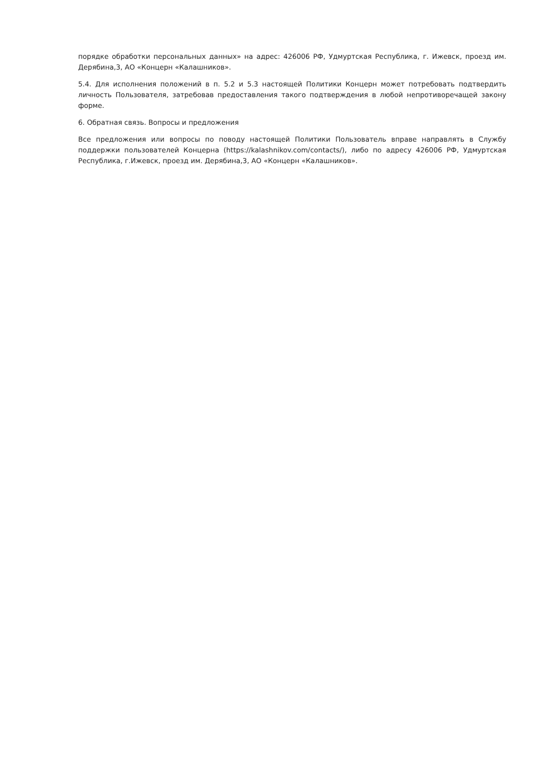порядке обработки персональных данных» на адрес: 426006 РФ, Удмуртская Республика, г. Ижевск, проезд им. Дерябина,3, АО «Концерн «Калашников».
5.4. Для исполнения положений в п. 5.2 и 5.3 настоящей Политики Концерн может потребовать подтвердить личность Пользователя, затребовав предоставления такого подтверждения в любой непротиворечащей закону форме.
6. Обратная связь. Вопросы и предложения
Все предложения или вопросы по поводу настоящей Политики Пользователь вправе направлять в Службу поддержки пользователей Концерна (https://kalashnikov.com/contacts/), либо по адресу 426006 РФ, Удмуртская Республика, г.Ижевск, проезд им. Дерябина,3, АО «Концерн «Калашников».